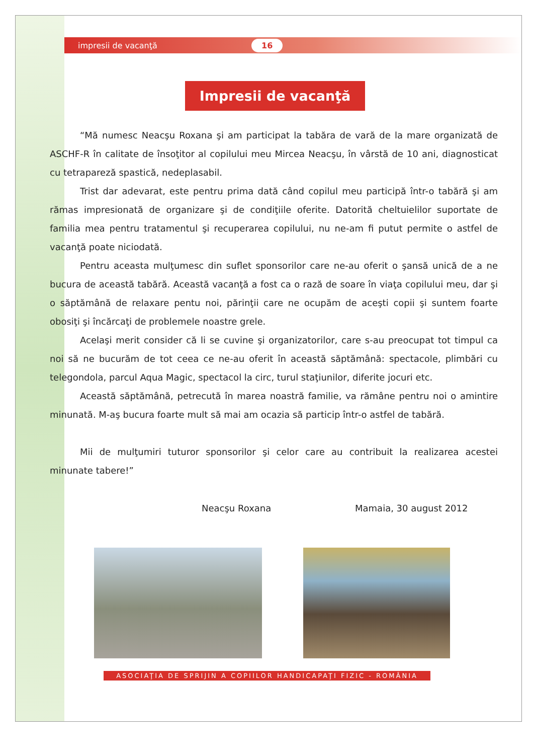impresii de vacanţă
16
Impresii de vacanţă
“Mă numesc Neacşu Roxana şi am participat la tabăra de vară de la mare organizată de ASCHF-R în calitate de însoţitor al copilului meu Mircea Neacşu, în vârstă de 10 ani, diagnosticat cu tetrapareză spastică, nedeplasabil.
Trist dar adevarat, este pentru prima dată când copilul meu participă într-o tabără şi am rămas impresionată de organizare şi de condiţiile oferite. Datorită cheltuielilor suportate de familia mea pentru tratamentul şi recuperarea copilului, nu ne-am fi putut permite o astfel de vacanţă poate niciodată.
Pentru aceasta mulţumesc din suflet sponsorilor care ne-au oferit o şansă unică de a ne bucura de această tabără. Această vacanţă a fost ca o rază de soare în viaţa copilului meu, dar şi o săptămână de relaxare pentu noi, părinţii care ne ocupăm de aceşti copii şi suntem foarte obosiţi şi încărcaţi de problemele noastre grele.
Acelaşi merit consider că li se cuvine şi organizatorilor, care s-au preocupat tot timpul ca noi să ne bucurăm de tot ceea ce ne-au oferit în această săptămână: spectacole, plimbări cu telegondola, parcul Aqua Magic, spectacol la circ, turul staţiunilor, diferite jocuri etc.
Această săptămână, petrecută în marea noastră familie, va rămâne pentru noi o amintire minunată. M-aş bucura foarte mult să mai am ocazia să particip într-o astfel de tabără.
Mii de mulţumiri tuturor sponsorilor şi celor care au contribuit la realizarea acestei minunate tabere!”
Neacşu Roxana Mamaia, 30 august 2012
ASOCIAŢIA DE SPRIJIN A COPIILOR HANDICAPAŢI FIZIC - ROMÂNIA